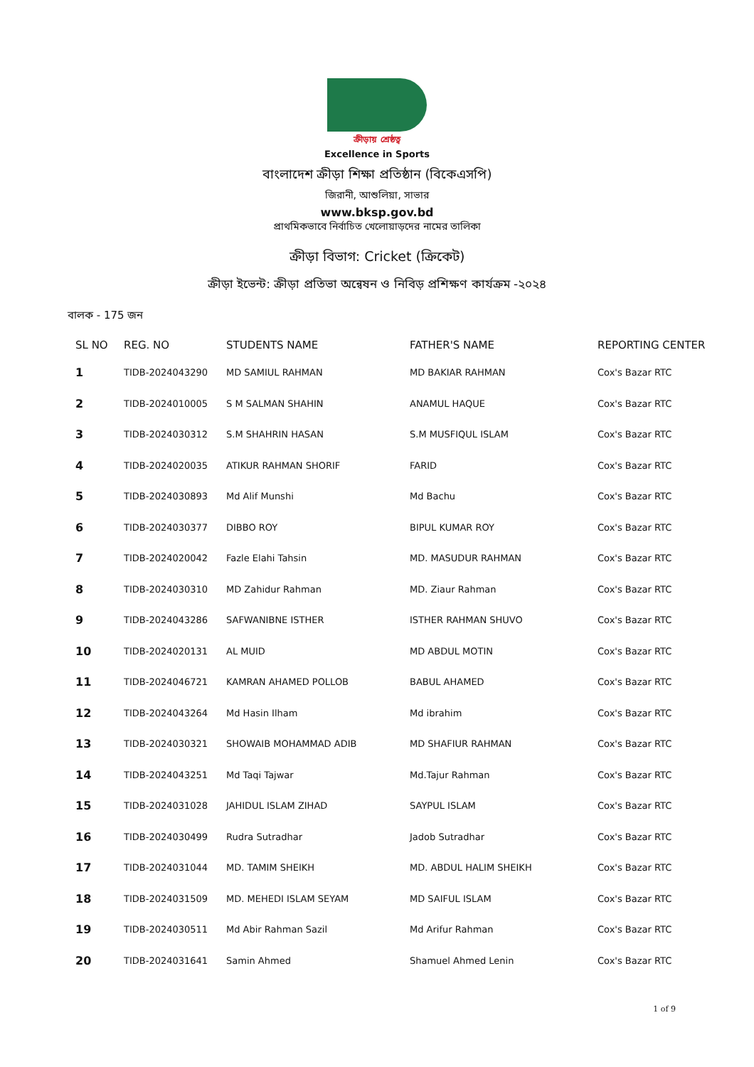ক্রীড়ায় শ্রেষ্ঠত্ব
Excellence in Sports
বাংলাদেশ ক্রীড়া শিক্ষা প্রতিষ্ঠান (বিকেএসপি)
জিরানী, আশুলিয়া, সাভার
www.bksp.gov.bd
প্রাথমিকভাবে নির্বাচিত খেলোয়াড়দের নামের তালিকা
ক্রীড়া বিভাগ: Cricket (ক্রিকেট)
ক্রীড়া ইভেন্ট: ক্রীড়া প্রতিভা অন্বেষন ও নিবিড় প্রশিক্ষণ কার্যক্রম -২০২৪
বালক - 175 জন
| SL NO | REG. NO | STUDENTS NAME | FATHER'S NAME | REPORTING CENTER |
| --- | --- | --- | --- | --- |
| 1 | TIDB-2024043290 | MD SAMIUL RAHMAN | MD BAKIAR RAHMAN | Cox's Bazar RTC |
| 2 | TIDB-2024010005 | S M SALMAN SHAHIN | ANAMUL HAQUE | Cox's Bazar RTC |
| 3 | TIDB-2024030312 | S.M SHAHRIN HASAN | S.M MUSFIQUL ISLAM | Cox's Bazar RTC |
| 4 | TIDB-2024020035 | ATIKUR RAHMAN SHORIF | FARID | Cox's Bazar RTC |
| 5 | TIDB-2024030893 | Md Alif Munshi | Md Bachu | Cox's Bazar RTC |
| 6 | TIDB-2024030377 | DIBBO ROY | BIPUL KUMAR ROY | Cox's Bazar RTC |
| 7 | TIDB-2024020042 | Fazle Elahi Tahsin | MD. MASUDUR RAHMAN | Cox's Bazar RTC |
| 8 | TIDB-2024030310 | MD Zahidur Rahman | MD. Ziaur Rahman | Cox's Bazar RTC |
| 9 | TIDB-2024043286 | SAFWANIBNE ISTHER | ISTHER RAHMAN SHUVO | Cox's Bazar RTC |
| 10 | TIDB-2024020131 | AL MUID | MD ABDUL MOTIN | Cox's Bazar RTC |
| 11 | TIDB-2024046721 | KAMRAN AHAMED POLLOB | BABUL AHAMED | Cox's Bazar RTC |
| 12 | TIDB-2024043264 | Md Hasin Ilham | Md ibrahim | Cox's Bazar RTC |
| 13 | TIDB-2024030321 | SHOWAIB MOHAMMAD ADIB | MD SHAFIUR RAHMAN | Cox's Bazar RTC |
| 14 | TIDB-2024043251 | Md Taqi Tajwar | Md.Tajur Rahman | Cox's Bazar RTC |
| 15 | TIDB-2024031028 | JAHIDUL ISLAM ZIHAD | SAYPUL ISLAM | Cox's Bazar RTC |
| 16 | TIDB-2024030499 | Rudra Sutradhar | Jadob Sutradhar | Cox's Bazar RTC |
| 17 | TIDB-2024031044 | MD. TAMIM SHEIKH | MD. ABDUL HALIM SHEIKH | Cox's Bazar RTC |
| 18 | TIDB-2024031509 | MD. MEHEDI ISLAM SEYAM | MD SAIFUL ISLAM | Cox's Bazar RTC |
| 19 | TIDB-2024030511 | Md Abir Rahman Sazil | Md Arifur Rahman | Cox's Bazar RTC |
| 20 | TIDB-2024031641 | Samin Ahmed | Shamuel Ahmed Lenin | Cox's Bazar RTC |
1 of 9